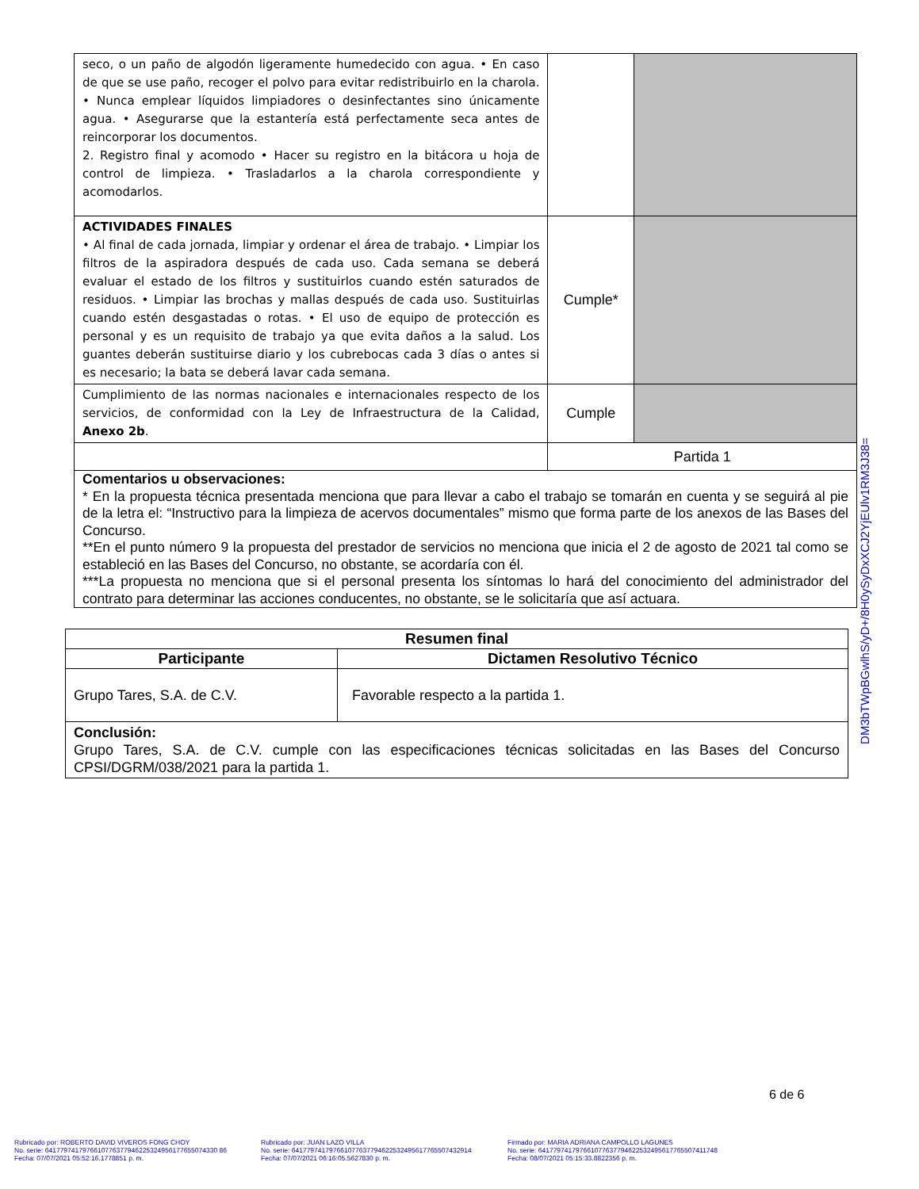| seco, o un paño de algodón ligeramente humedecido con agua. • En caso de que se use paño, recoger el polvo para evitar redistribuirlo en la charola. • Nunca emplear líquidos limpiadores o desinfectantes sino únicamente agua. • Asegurarse que la estantería está perfectamente seca antes de reincorporar los documentos. 2. Registro final y acomodo • Hacer su registro en la bitácora u hoja de control de limpieza. • Trasladarlos a la charola correspondiente y acomodarlos. | | |
| ACTIVIDADES FINALES • Al final de cada jornada, limpiar y ordenar el área de trabajo. • Limpiar los filtros de la aspiradora después de cada uso. Cada semana se deberá evaluar el estado de los filtros y sustituirlos cuando estén saturados de residuos. • Limpiar las brochas y mallas después de cada uso. Sustituirlas cuando estén desgastadas o rotas. • El uso de equipo de protección es personal y es un requisito de trabajo ya que evita daños a la salud. Los guantes deberán sustituirse diario y los cubrebocas cada 3 días o antes si es necesario; la bata se deberá lavar cada semana. | Cumple* | |
| Cumplimiento de las normas nacionales e internacionales respecto de los servicios, de conformidad con la Ley de Infraestructura de la Calidad, Anexo 2b . | Cumple | |
| | Partida 1 | |
| Comentarios u observaciones: * En la propuesta técnica presentada menciona que para llevar a cabo el trabajo se tomarán en cuenta y se seguirá al pie de la letra el: “Instructivo para la limpieza de acervos documentales” mismo que forma parte de los anexos de las Bases del Concurso. **En el punto número 9 la propuesta del prestador de servicios no menciona que inicia el 2 de agosto de 2021 tal como se estableció en las Bases del Concurso, no obstante, se acordaría con él. ***La propuesta no menciona que si el personal presenta los síntomas lo hará del conocimiento del administrador del contrato para determinar las acciones conducentes, no obstante, se le solicitaría que así actuara. | | |
DM3bTWpBGwlhS/yD+/8H0ySyDxXCJ2YjEUlv1RM3J38=
| Resumen final | |
| --- | --- |
| Participante | Dictamen Resolutivo Técnico |
| Grupo Tares, S.A. de C.V. | Favorable respecto a la partida 1. |
| Conclusión: Grupo Tares, S.A. de C.V. cumple con las especificaciones técnicas solicitadas en las Bases del Concurso CPSI/DGRM/038/2021 para la partida 1. | |
6 de 6
Rubricado por: ROBERTO DAVID VIVEROS FONG CHOY
No. serie: 6417797417976610776377946225324956177655074330 86
Fecha: 07/07/2021 05:52:16.1778851 p. m.
Rubricado por: JUAN LAZO VILLA
No. serie: 641779741797661077637794622532495617765507432914
Fecha: 07/07/2021 06:16:05.5627830 p. m.
Firmado por: MARIA ADRIANA CAMPOLLO LAGUNES
No. serie: 641779741797661077637794622532495617765507411748
Fecha: 08/07/2021 05:15:33.8822356 p. m.